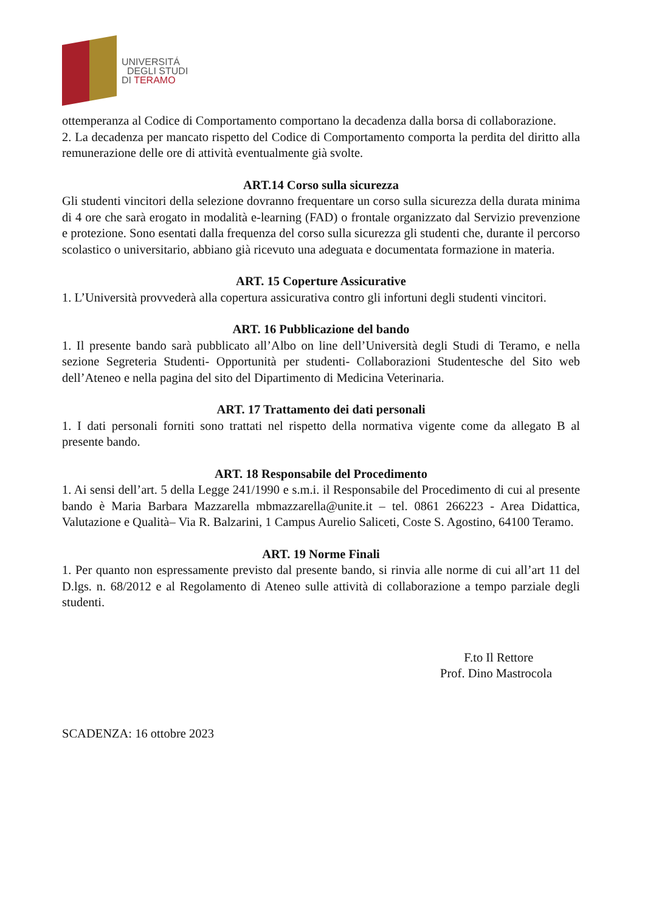UNIVERSITÁ
DEGLI STUDI
DI TERAMO
ottemperanza al Codice di Comportamento comportano la decadenza dalla borsa di collaborazione.
2. La decadenza per mancato rispetto del Codice di Comportamento comporta la perdita del diritto alla remunerazione delle ore di attività eventualmente già svolte.
ART.14 Corso sulla sicurezza
Gli studenti vincitori della selezione dovranno frequentare un corso sulla sicurezza della durata minima di 4 ore che sarà erogato in modalità e-learning (FAD) o frontale organizzato dal Servizio prevenzione e protezione. Sono esentati dalla frequenza del corso sulla sicurezza gli studenti che, durante il percorso scolastico o universitario, abbiano già ricevuto una adeguata e documentata formazione in materia.
ART. 15 Coperture Assicurative
1. L’Università provvederà alla copertura assicurativa contro gli infortuni degli studenti vincitori.
ART. 16 Pubblicazione del bando
1. Il presente bando sarà pubblicato all’Albo on line dell’Università degli Studi di Teramo, e nella sezione Segreteria Studenti- Opportunità per studenti- Collaborazioni Studentesche del Sito web dell’Ateneo e nella pagina del sito del Dipartimento di Medicina Veterinaria.
ART. 17 Trattamento dei dati personali
1. I dati personali forniti sono trattati nel rispetto della normativa vigente come da allegato B al presente bando.
ART. 18 Responsabile del Procedimento
1. Ai sensi dell’art. 5 della Legge 241/1990 e s.m.i. il Responsabile del Procedimento di cui al presente bando è Maria Barbara Mazzarella mbmazzarella@unite.it – tel. 0861 266223 - Area Didattica, Valutazione e Qualità– Via R. Balzarini, 1 Campus Aurelio Saliceti, Coste S. Agostino, 64100 Teramo.
ART. 19 Norme Finali
1. Per quanto non espressamente previsto dal presente bando, si rinvia alle norme di cui all’art 11 del D.lgs. n. 68/2012 e al Regolamento di Ateneo sulle attività di collaborazione a tempo parziale degli studenti.
F.to Il Rettore
Prof. Dino Mastrocola
SCADENZA: 16 ottobre 2023